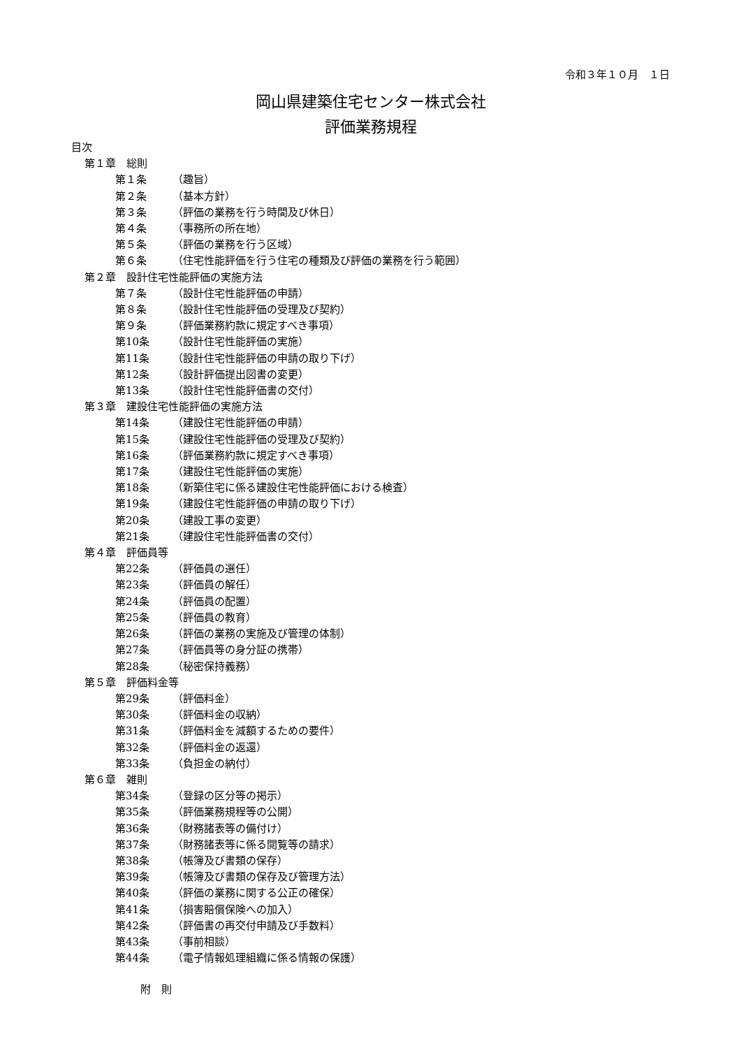令和３年１０月　１日
岡山県建築住宅センター株式会社
評価業務規程
目次
第１章　総則
第１条 （趣旨）
第２条 （基本方針）
第３条 （評価の業務を行う時間及び休日）
第４条 （事務所の所在地）
第５条 （評価の業務を行う区域）
第６条 （住宅性能評価を行う住宅の種類及び評価の業務を行う範囲）
第２章　設計住宅性能評価の実施方法
第７条 （設計住宅性能評価の申請）
第８条 （設計住宅性能評価の受理及び契約）
第９条 （評価業務約款に規定すべき事項）
第10条 （設計住宅性能評価の実施）
第11条 （設計住宅性能評価の申請の取り下げ）
第12条 （設計評価提出図書の変更）
第13条 （設計住宅性能評価書の交付）
第３章　建設住宅性能評価の実施方法
第14条 （建設住宅性能評価の申請）
第15条 （建設住宅性能評価の受理及び契約）
第16条 （評価業務約款に規定すべき事項）
第17条 （建設住宅性能評価の実施）
第18条 （新築住宅に係る建設住宅性能評価における検査）
第19条 （建設住宅性能評価の申請の取り下げ）
第20条 （建設工事の変更）
第21条 （建設住宅性能評価書の交付）
第４章　評価員等
第22条 （評価員の選任）
第23条 （評価員の解任）
第24条 （評価員の配置）
第25条 （評価員の教育）
第26条 （評価の業務の実施及び管理の体制）
第27条 （評価員等の身分証の携帯）
第28条 （秘密保持義務）
第５章　評価料金等
第29条 （評価料金）
第30条 （評価料金の収納）
第31条 （評価料金を減額するための要件）
第32条 （評価料金の返還）
第33条 （負担金の納付）
第６章　雑則
第34条 （登録の区分等の掲示）
第35条 （評価業務規程等の公開）
第36条 （財務諸表等の備付け）
第37条 （財務諸表等に係る閲覧等の請求）
第38条 （帳簿及び書類の保存）
第39条 （帳簿及び書類の保存及び管理方法）
第40条 （評価の業務に関する公正の確保）
第41条 （損害賠償保険への加入）
第42条 （評価書の再交付申請及び手数料）
第43条 （事前相談）
第44条 （電子情報処理組織に係る情報の保護）
附　則